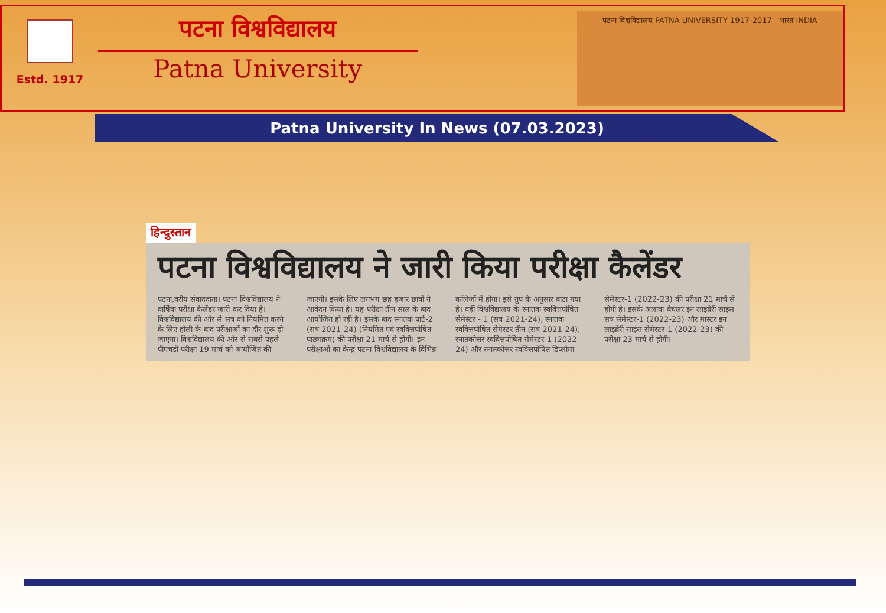Estd. 1917
पटना विश्वविद्यालय
Patna University
पटना विश्वविद्यालय PATNA UNIVERSITY 1917-2017 भारत INDIA
Patna University In News (07.03.2023)
हिन्दुस्तान
पटना विश्वविद्यालय ने जारी किया परीक्षा कैलेंडर
पटना,वरीय संवाददाता। पटना विश्वविद्यालय ने वार्षिक परीक्षा कैलेंडर जारी कर दिया है। विश्वविद्यालय की ओर से सत्र को नियमित करने के लिए होली के बाद परीक्षाओं का दौर शुरू हो जाएगा। विश्वविद्यालय की ओर से सबसे पहले पीएचडी परीक्षा 19 मार्च को आयोजित की जाएगी। इसके लिए लगभग छह हजार छात्रों ने आवेदन किया है। यह परीक्षा तीन साल के बाद आयोजित हो रही है। इसके बाद स्नातक पार्ट-2 (सत्र 2021-24) (नियमित एवं स्ववित्तपोषित पाठ्यक्रम) की परीक्षा 21 मार्च से होगी। इन परीक्षाओं का केन्द्र पटना विश्वविद्यालय के विभिन्न कॉलेजों में होगा। इसे ग्रुप के अनुसार बांटा गया है। वहीं विश्वविद्यालय के स्नातक स्ववित्तपोषित सेमेस्टर - 1 (सत्र 2021-24), स्नातक स्ववित्तपोषित सेमेस्टर तीन (सत्र 2021-24), स्नातकोत्तर स्ववित्तपोषित सेमेस्टर-1 (2022-24) और स्नातकोत्तर स्ववित्तपोषित डिप्लोमा सेमेस्टर-1 (2022-23) की परीक्षा 21 मार्च से होगी है। इसके अलावा बैचलर इन लाइब्रेरी साइंस सत्र सेमेस्टर-1 (2022-23) और मास्टर इन लाइब्रेरी साइंस सेमेस्टर-1 (2022-23) की परीक्षा 23 मार्च से होगी।